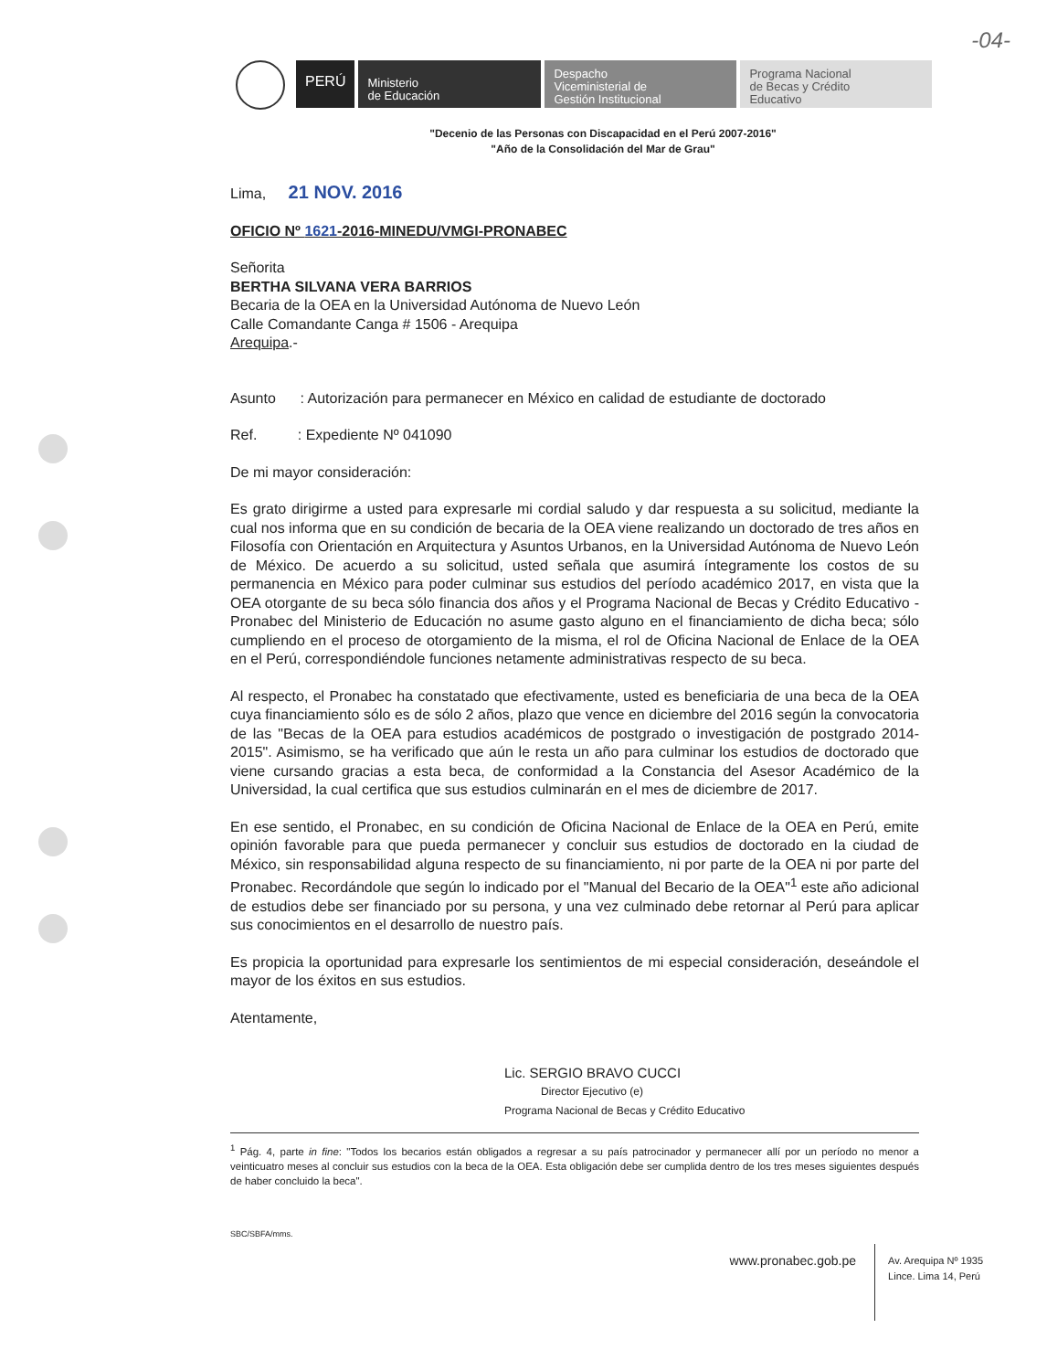-04-
PERÚ
Ministerio
de Educación
Despacho
Viceministerial de
Gestión Institucional
Programa Nacional
de Becas y Crédito
Educativo
"Decenio de las Personas con Discapacidad en el Perú 2007-2016"
"Año de la Consolidación del Mar de Grau"
Lima, 21 NOV. 2016
OFICIO Nº 1621-2016-MINEDU/VMGI-PRONABEC
Señorita
BERTHA SILVANA VERA BARRIOS
Becaria de la OEA en la Universidad Autónoma de Nuevo León
Calle Comandante Canga # 1506 - Arequipa
Arequipa.-
Asunto : Autorización para permanecer en México en calidad de estudiante de doctorado
Ref. : Expediente Nº 041090
De mi mayor consideración:
Es grato dirigirme a usted para expresarle mi cordial saludo y dar respuesta a su solicitud, mediante la cual nos informa que en su condición de becaria de la OEA viene realizando un doctorado de tres años en Filosofía con Orientación en Arquitectura y Asuntos Urbanos, en la Universidad Autónoma de Nuevo León de México. De acuerdo a su solicitud, usted señala que asumirá íntegramente los costos de su permanencia en México para poder culminar sus estudios del período académico 2017, en vista que la OEA otorgante de su beca sólo financia dos años y el Programa Nacional de Becas y Crédito Educativo - Pronabec del Ministerio de Educación no asume gasto alguno en el financiamiento de dicha beca; sólo cumpliendo en el proceso de otorgamiento de la misma, el rol de Oficina Nacional de Enlace de la OEA en el Perú, correspondiéndole funciones netamente administrativas respecto de su beca.
Al respecto, el Pronabec ha constatado que efectivamente, usted es beneficiaria de una beca de la OEA cuya financiamiento sólo es de sólo 2 años, plazo que vence en diciembre del 2016 según la convocatoria de las "Becas de la OEA para estudios académicos de postgrado o investigación de postgrado 2014-2015". Asimismo, se ha verificado que aún le resta un año para culminar los estudios de doctorado que viene cursando gracias a esta beca, de conformidad a la Constancia del Asesor Académico de la Universidad, la cual certifica que sus estudios culminarán en el mes de diciembre de 2017.
En ese sentido, el Pronabec, en su condición de Oficina Nacional de Enlace de la OEA en Perú, emite opinión favorable para que pueda permanecer y concluir sus estudios de doctorado en la ciudad de México, sin responsabilidad alguna respecto de su financiamiento, ni por parte de la OEA ni por parte del Pronabec. Recordándole que según lo indicado por el "Manual del Becario de la OEA"<sup>1</sup> este año adicional de estudios debe ser financiado por su persona, y una vez culminado debe retornar al Perú para aplicar sus conocimientos en el desarrollo de nuestro país.
Es propicia la oportunidad para expresarle los sentimientos de mi especial consideración, deseándole el mayor de los éxitos en sus estudios.
Atentamente,
Lic. SERGIO BRAVO CUCCI
Director Ejecutivo (e)
Programa Nacional de Becas y Crédito Educativo
<sup>1</sup> Pág. 4, parte in fine: "Todos los becarios están obligados a regresar a su país patrocinador y permanecer allí por un período no menor a veinticuatro meses al concluir sus estudios con la beca de la OEA. Esta obligación debe ser cumplida dentro de los tres meses siguientes después de haber concluido la beca".
SBC/SBFA/mms.
www.pronabec.gob.pe
Av. Arequipa Nº 1935
Lince. Lima 14, Perú